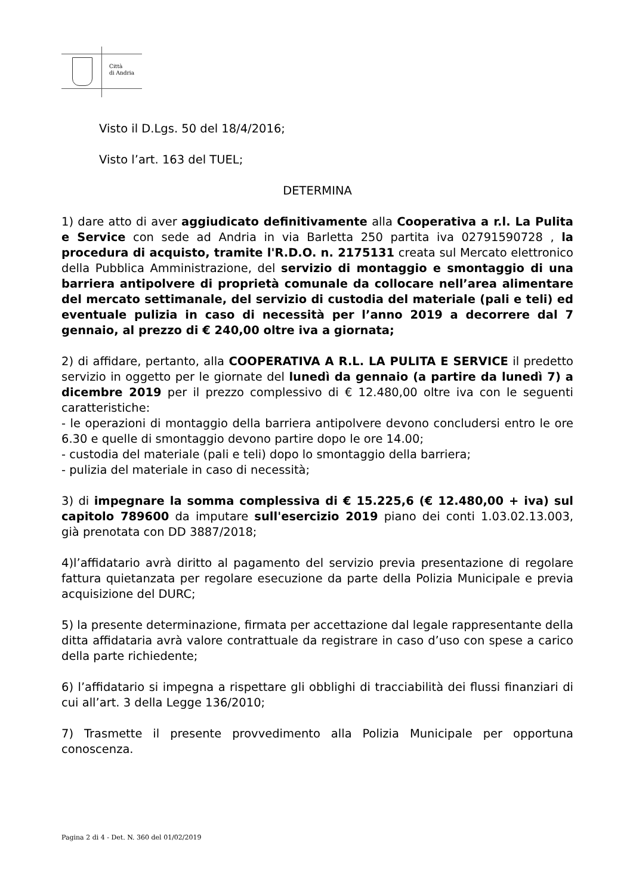Città
di Andria
Visto il D.Lgs. 50 del 18/4/2016;
Visto l’art. 163 del TUEL;
DETERMINA
1) dare atto di aver aggiudicato definitivamente alla Cooperativa a r.l. La Pulita e Service con sede ad Andria in via Barletta 250 partita iva 02791590728 , la procedura di acquisto, tramite l'R.D.O. n. 2175131 creata sul Mercato elettronico della Pubblica Amministrazione, del servizio di montaggio e smontaggio di una barriera antipolvere di proprietà comunale da collocare nell’area alimentare del mercato settimanale, del servizio di custodia del materiale (pali e teli) ed eventuale pulizia in caso di necessità per l’anno 2019 a decorrere dal 7 gennaio, al prezzo di € 240,00 oltre iva a giornata;
2) di affidare, pertanto, alla COOPERATIVA A R.L. LA PULITA E SERVICE il predetto servizio in oggetto per le giornate del lunedì da gennaio (a partire da lunedì 7) a dicembre 2019 per il prezzo complessivo di € 12.480,00 oltre iva con le seguenti caratteristiche:
- le operazioni di montaggio della barriera antipolvere devono concludersi entro le ore 6.30 e quelle di smontaggio devono partire dopo le ore 14.00;
- custodia del materiale (pali e teli) dopo lo smontaggio della barriera;
- pulizia del materiale in caso di necessità;
3) di impegnare la somma complessiva di € 15.225,6 (€ 12.480,00 + iva) sul capitolo 789600 da imputare sull'esercizio 2019 piano dei conti 1.03.02.13.003, già prenotata con DD 3887/2018;
4)l’affidatario avrà diritto al pagamento del servizio previa presentazione di regolare fattura quietanzata per regolare esecuzione da parte della Polizia Municipale e previa acquisizione del DURC;
5) la presente determinazione, firmata per accettazione dal legale rappresentante della ditta affidataria avrà valore contrattuale da registrare in caso d’uso con spese a carico della parte richiedente;
6) l’affidatario si impegna a rispettare gli obblighi di tracciabilità dei flussi finanziari di cui all’art. 3 della Legge 136/2010;
7) Trasmette il presente provvedimento alla Polizia Municipale per opportuna conoscenza.
Pagina 2 di 4 - Det. N. 360 del 01/02/2019